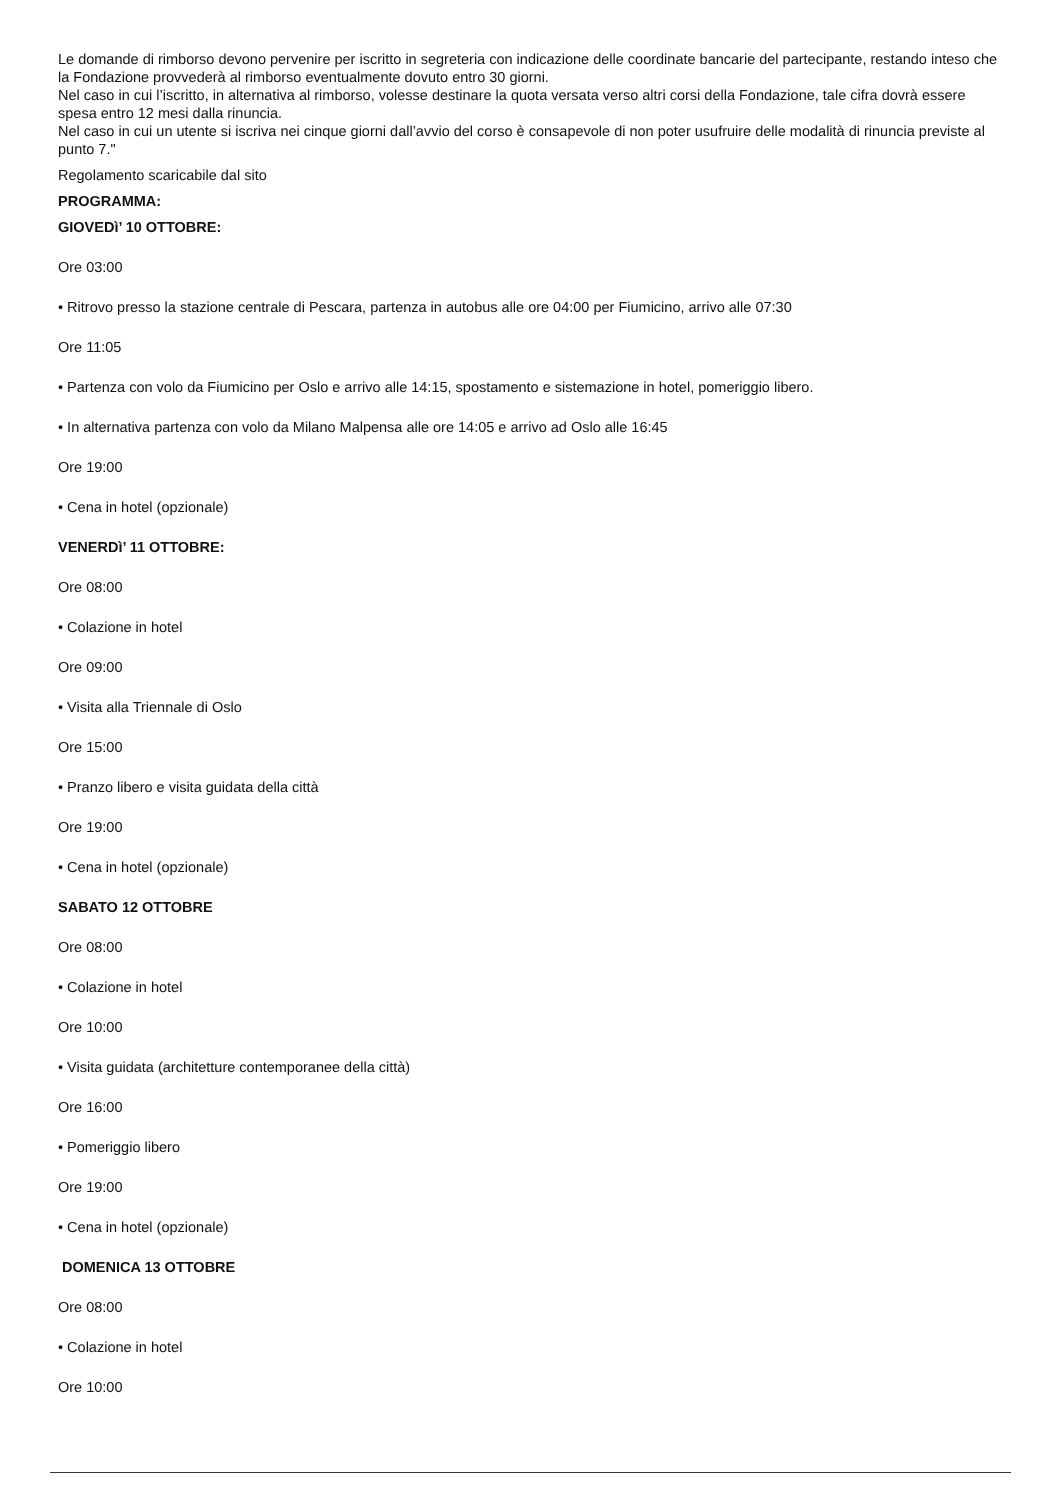Le domande di rimborso devono pervenire per iscritto in segreteria con indicazione delle coordinate bancarie del partecipante, restando inteso che la Fondazione provvederà al rimborso eventualmente dovuto entro 30 giorni.
Nel caso in cui l’iscritto, in alternativa al rimborso, volesse destinare la quota versata verso altri corsi della Fondazione, tale cifra dovrà essere spesa entro 12 mesi dalla rinuncia.
Nel caso in cui un utente si iscriva nei cinque giorni dall’avvio del corso è consapevole di non poter usufruire delle modalità di rinuncia previste al punto 7."
Regolamento scaricabile dal sito
PROGRAMMA:
GIOVEDì’ 10 OTTOBRE:
Ore 03:00
• Ritrovo presso la stazione centrale di Pescara, partenza in autobus alle ore 04:00 per Fiumicino, arrivo alle 07:30
Ore 11:05
• Partenza con volo da Fiumicino per Oslo e arrivo alle 14:15, spostamento e sistemazione in hotel, pomeriggio libero.
• In alternativa partenza con volo da Milano Malpensa alle ore 14:05 e arrivo ad Oslo alle 16:45
Ore 19:00
• Cena in hotel (opzionale)
VENERDì’ 11 OTTOBRE:
Ore 08:00
• Colazione in hotel
Ore 09:00
• Visita alla Triennale di Oslo
Ore 15:00
• Pranzo libero e visita guidata della città
Ore 19:00
• Cena in hotel (opzionale)
SABATO 12 OTTOBRE
Ore 08:00
• Colazione in hotel
Ore 10:00
• Visita guidata (architetture contemporanee della città)
Ore 16:00
• Pomeriggio libero
Ore 19:00
• Cena in hotel (opzionale)
DOMENICA 13 OTTOBRE
Ore 08:00
• Colazione in hotel
Ore 10:00